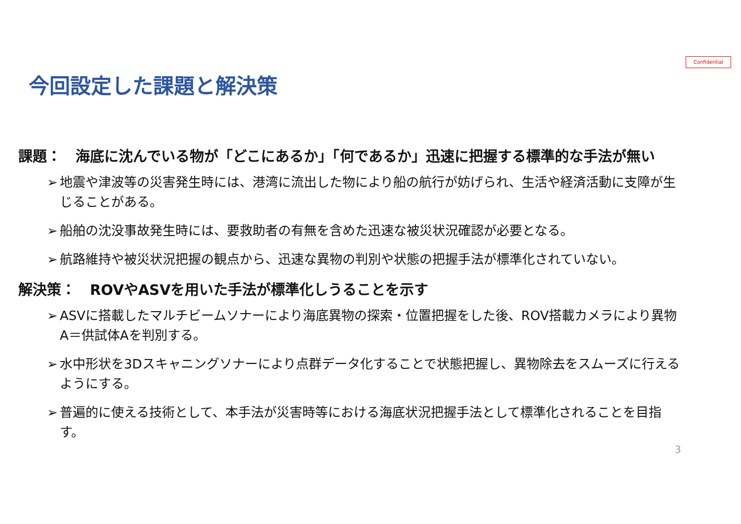Confidential
今回設定した課題と解決策
課題：　海底に沈んでいる物が「どこにあるか」「何であるか」迅速に把握する標準的な手法が無い
➢ 地震や津波等の災害発生時には、港湾に流出した物により船の航行が妨げられ、生活や経済活動に支障が生じることがある。
➢ 船舶の沈没事故発生時には、要救助者の有無を含めた迅速な被災状況確認が必要となる。
➢ 航路維持や被災状況把握の観点から、迅速な異物の判別や状態の把握手法が標準化されていない。
解決策：　ROVやASVを用いた手法が標準化しうることを示す
➢ ASVに搭載したマルチビームソナーにより海底異物の探索・位置把握をした後、ROV搭載カメラにより異物A＝供試体Aを判別する。
➢ 水中形状を3Dスキャニングソナーにより点群データ化することで状態把握し、異物除去をスムーズに行えるようにする。
➢ 普遍的に使える技術として、本手法が災害時等における海底状況把握手法として標準化されることを目指す。
3